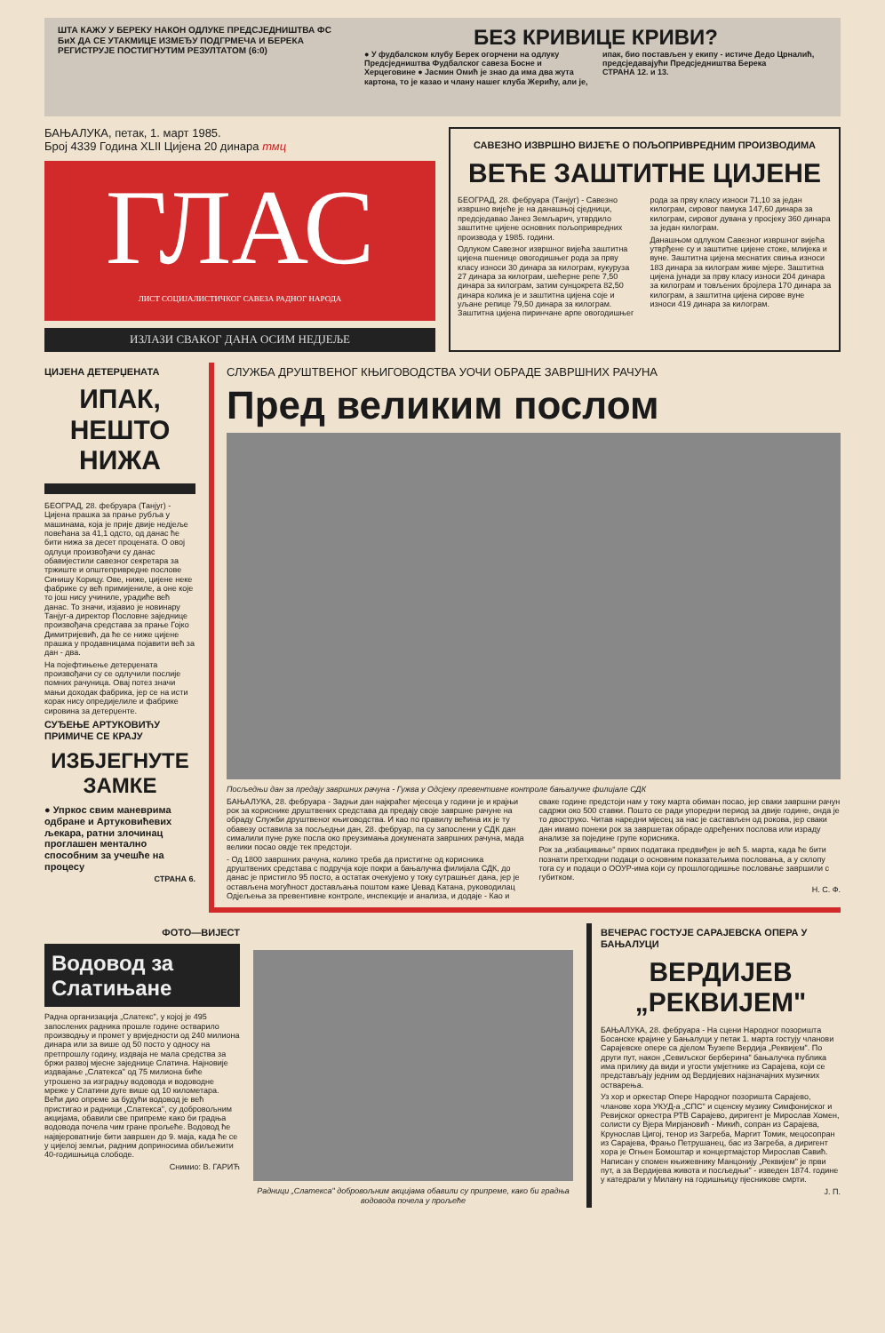ШТА КАЖУ У БЕРЕКУ НАКОН ОДЛУКЕ ПРЕДСЈЕДНИШТВА ФС БиХ ДА СЕ УТАКМИЦЕ ИЗМЕЂУ ПОДГРМЕЧА И БЕРЕКА РЕГИСТРУЈЕ ПОСТИГНУТИМ РЕЗУЛТАТОМ (6:0)
БЕЗ КРИВИЦЕ КРИВИ?
● У фудбалском клубу Берек огорчени на одлуку Предсједништва Фудбалског савеза Босне и Херцеговине ● Јасмин Омић је знао да има два жута картона, то је казао и члану нашег клуба Жерићу, али је, ипак, био постављен у екипу - истиче Дедо Црналић, предсједавајући Предсједништва Берека
СТРАНА 12. и 13.
БАЊАЛУКА, петак, 1. март 1985.
Број 4339 Година XLII Цијена 20 динара тмц
ГЛАС
ЛИСТ СОЦИЈАЛИСТИЧКОГ САВЕЗА РАДНОГ НАРОДА
ИЗЛАЗИ СВАКОГ ДАНА ОСИМ НЕДЈЕЉЕ
САВЕЗНО ИЗВРШНО ВИЈЕЋЕ О ПОЉОПРИВРЕДНИМ ПРОИЗВОДИМА
ВЕЋЕ ЗАШТИТНЕ ЦИЈЕНЕ
БЕОГРАД, 28. фебруара (Танјуг) - Савезно извршно вијеће је на данашњој сједници, предсједавао Јанез Земљарич, утврдило заштитне цијене основних пољопривредних производа у 1985. години.
Одлуком Савезног извршног вијећа заштитна цијена пшенице овогодишњег рода за прву класу износи 30 динара за килограм, кукуруза 27 динара за килограм, шећерне репе 7,50 динара за килограм, затим сунцокрета 82,50 динара колика је и заштитна цијена соје и уљане репице 79,50 динара за килограм. Заштитна цијена пиринчане арпе овогодишњег рода за прву класу износи 71,10 за један килограм, сировог памука 147,60 динара за килограм, сировог дувана у просјеку 360 динара за један килограм.
Данашњом одлуком Савезног извршног вијећа утврђене су и заштитне цијене стоке, млијека и вуне. Заштитна цијена меснатих свиња износи 183 динара за килограм живе мјере. Заштитна цијена јунади за прву класу износи 204 динара за килограм и товљених бројлера 170 динара за килограм, а заштитна цијена сирове вуне износи 419 динара за килограм.
ЦИЈЕНА ДЕТЕРЏЕНАТА
ИПАК, НЕШТО НИЖА
БЕОГРАД, 28. фебруара (Танјуг) - Цијена прашка за прање рубља у машинама, која је прије двије недјеље повећана за 41,1 одсто, од данас ће бити нижа за десет процената. О овој одлуци произвођачи су данас обавијестили савезног секретара за тржиште и општепривредне послове Синишу Корицу. Ове, ниже, цијене неке фабрике су већ примијениле, а оне које то још нису учиниле, урадиће већ данас. То значи, изјавио је новинару Танјуг-а директор Пословне заједнице произвођача средстава за прање Гојко Димитријевић, да ће се ниже цијене прашка у продавницама појавити већ за дан - два.
На појефтињење детерџената произвођачи су се одлучили послије помних рачуница. Овај потез значи мањи доходак фабрика, јер се на исти корак нису опредијелиле и фабрике сировина за детерџенте.
СУЂЕЊЕ АРТУКОВИЋУ ПРИМИЧЕ СЕ КРАЈУ
ИЗБЈЕГНУТЕ ЗАМКЕ
● Упркос свим маневрима одбране и Артуковићевих љекара, ратни злочинац проглашен ментално способним за учешће на процесу
СТРАНА 6.
СЛУЖБА ДРУШТВЕНОГ КЊИГОВОДСТВА УОЧИ ОБРАДЕ ЗАВРШНИХ РАЧУНА
Пред великим послом
Посљедњи дан за предају завршних рачуна - Гужва у Одсјеку превентивне контроле бањалучке филијале СДК
БАЊАЛУКА, 28. фебруара - Задњи дан најкраћег мјесеца у години је и крајњи рок за кориснике друштвених средстава да предају своје завршне рачуне на обраду Служби друштвеног књиговодства. И као по правилу већина их је ту обавезу оставила за посљедњи дан, 28. фебруар, па су запослени у СДК дан сималили пуне руке посла око преузимања докумената завршних рачуна, мада велики посао овдје тек предстоји.
- Од 1800 завршних рачуна, колико треба да пристигне од корисника друштвених средстава с подручја које покри а бањалучка филијала СДК, до данас је пристигло 95 посто, а остатак очекујемо у току сутрашњег дана, јер је остављена могућност достављања поштом каже Џевад Катана, руководилац Одјељења за превентивне контроле, инспекције и анализа, и додаје - Као и сваке године предстоји нам у току марта обиман посао, јер сваки завршни рачун садржи око 500 ставки. Пошто се ради упоредни период за двије године, онда је то двоструко. Читав наредни мјесец за нас је састављен од рокова, јер сваки дан имамо понеки рок за завршетак обраде одређених послова или израду анализе за поједине групе корисника.
Рок за „избацивање" првих података предвиђен је већ 5. марта, када ће бити познати претходни подаци о основним показатељима пословања, а у склопу тога су и подаци о ООУР-има који су прошлогодишње пословање завршили с губитком.
Н. С. Ф.
ФОТО—ВИЈЕСТ
Водовод за Слатињане
Радна организација „Слатекс", у којој је 495 запослених радника прошле године остварило производњу и промет у вриједности од 240 милиона динара или за више од 50 посто у односу на претпрошлу годину, издваја не мала средства за бржи развој мјесне заједнице Слатина. Најновије издвајање „Слатекса" од 75 милиона биће утрошено за изградњу водовода и водоводне мреже у Слатини дуге више од 10 километара. Већи дио опреме за будући водовод је већ пристигао и радници „Слатекса", су добровољним акцијама, обавили све припреме како би градња водовода почела чим гране прољеће. Водовод ће највјероватније бити завршен до 9. маја, када ће се у цијелој земљи, радним доприносима обиљежити 40-годишњица слободе.
Снимио: В. ГАРИЋ
Радници „Слатекса" добровољним акцијама обавили су припреме, како би градња водовода почела у прољеће
ВЕЧЕРАС ГОСТУЈЕ САРАЈЕВСКА ОПЕРА У БАЊАЛУЦИ
ВЕРДИЈЕВ „РЕКВИЈЕМ"
БАЊАЛУКА, 28. фебруара - На сцени Народног позоришта Босанске крајине у Бањалуци у петак 1. марта гостују чланови Сарајевске опере са дјелом Ђузепе Вердија „Реквијем". По други пут, након „Севиљског берберина" бањалучка публика има прилику да види и угости умјетнике из Сарајева, који се представљају једним од Вердијевих најзначајних музичких остварења.
Уз хор и оркестар Опере Народног позоришта Сарајево, чланове хора УКУД-а „СПС" и сценску музику Симфонијског и Ревијског оркестра РТВ Сарајево, диригент је Мирослав Хомен, солисти су Вјера Мирјановић - Микић, сопран из Сарајева, Крунослав Цигој, тенор из Загреба, Маргит Томик, мецосопран из Сарајева, Фрањо Петрушанец, бас из Загреба, а диригент хора је Огњен Бомоштар и концертмајстор Мирослав Савић. Написан у спомен књижевнику Манцонију „Реквијем" је први пут, а за Вердијева живота и посљедњи" - изведен 1874. године у катедрали у Милану на годишњицу пјесникове смрти.
Ј. П.